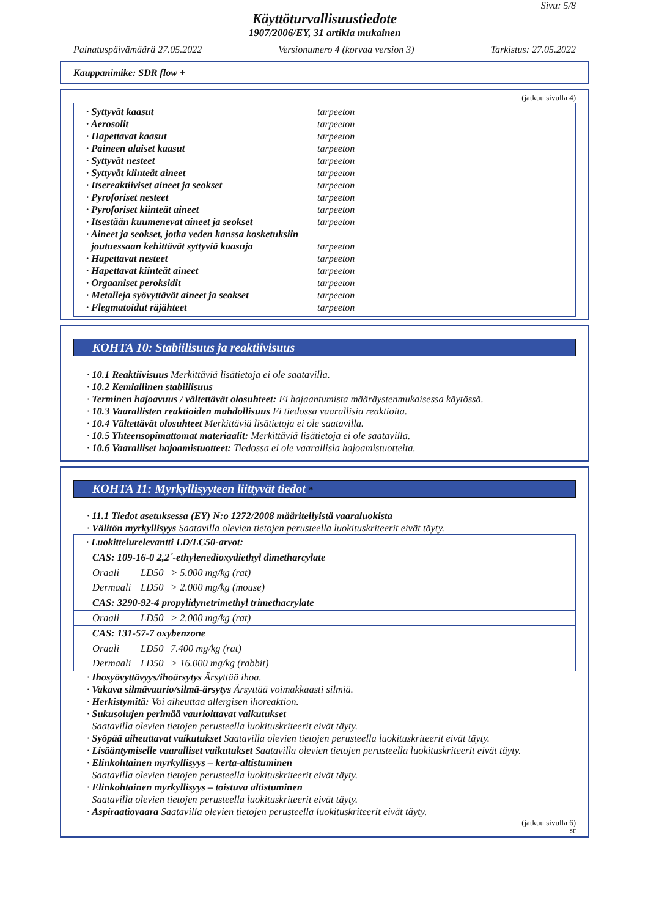Sivu: 5/8
Käyttöturvallisuustiedote
1907/2006/EY, 31 artikla mukainen
Painatuspäivämäärä 27.05.2022 Versionumero 4 (korvaa version 3) Tarkistus: 27.05.2022
Kauppanimike: SDR flow +
(jatkuu sivulla 4)
· Syttyvät kaasut tarpeeton
· Aerosolit tarpeeton
· Hapettavat kaasut tarpeeton
· Paineen alaiset kaasut tarpeeton
· Syttyvät nesteet tarpeeton
· Syttyvät kiinteät aineet tarpeeton
· Itsereaktiiviset aineet ja seokset tarpeeton
· Pyroforiset nesteet tarpeeton
· Pyroforiset kiinteät aineet tarpeeton
· Itsestään kuumenevat aineet ja seokset tarpeeton
· Aineet ja seokset, jotka veden kanssa kosketuksiin
joutuessaan kehittävät syttyviä kaasuja tarpeeton
· Hapettavat nesteet tarpeeton
· Hapettavat kiinteät aineet tarpeeton
· Orgaaniset peroksidit tarpeeton
· Metalleja syövyttävät aineet ja seokset tarpeeton
· Flegmatoidut räjähteet tarpeeton
KOHTA 10: Stabiilisuus ja reaktiivisuus
· 10.1 Reaktiivisuus Merkittäviä lisätietoja ei ole saatavilla.
· 10.2 Kemiallinen stabiilisuus
· Terminen hajoavuus / vältettävät olosuhteet: Ei hajaantumista määräystenmukaisessa käytössä.
· 10.3 Vaarallisten reaktioiden mahdollisuus Ei tiedossa vaarallisia reaktioita.
· 10.4 Vältettävät olosuhteet Merkittäviä lisätietoja ei ole saatavilla.
· 10.5 Yhteensopimattomat materiaalit: Merkittäviä lisätietoja ei ole saatavilla.
· 10.6 Vaaralliset hajoamistuotteet: Tiedossa ei ole vaarallisia hajoamistuotteita.
KOHTA 11: Myrkyllisyyteen liittyvät tiedot *
· 11.1 Tiedot asetuksessa (EY) N:o 1272/2008 määritellyistä vaaraluokista
· Välitön myrkyllisyys Saatavilla olevien tietojen perusteella luokituskriteerit eivät täyty.
| · Luokittelurelevantti LD/LC50-arvot: | | |
| CAS: 109-16-0 2,2´-ethylenedioxydiethyl dimetharcylate | | |
| Oraali Dermaali | LD50 LD50 | > 5.000 mg/kg (rat) > 2.000 mg/kg (mouse) |
| CAS: 3290-92-4 propylidynetrimethyl trimethacrylate | | |
| Oraali | LD50 | > 2.000 mg/kg (rat) |
| CAS: 131-57-7 oxybenzone | | |
| Oraali Dermaali | LD50 LD50 | 7.400 mg/kg (rat) > 16.000 mg/kg (rabbit) |
· Ihosyövyttävyys/ihoärsytys Ärsyttää ihoa.
· Vakava silmävaurio/silmä-ärsytys Ärsyttää voimakkaasti silmiä.
· Herkistymitä: Voi aiheuttaa allergisen ihoreaktion.
· Sukusolujen perimää vaurioittavat vaikutukset
Saatavilla olevien tietojen perusteella luokituskriteerit eivät täyty.
· Syöpää aiheuttavat vaikutukset Saatavilla olevien tietojen perusteella luokituskriteerit eivät täyty.
· Lisääntymiselle vaaralliset vaikutukset Saatavilla olevien tietojen perusteella luokituskriteerit eivät täyty.
· Elinkohtainen myrkyllisyys – kerta-altistuminen
Saatavilla olevien tietojen perusteella luokituskriteerit eivät täyty.
· Elinkohtainen myrkyllisyys – toistuva altistuminen
Saatavilla olevien tietojen perusteella luokituskriteerit eivät täyty.
· Aspiraatiovaara Saatavilla olevien tietojen perusteella luokituskriteerit eivät täyty.
(jatkuu sivulla 6)
SF